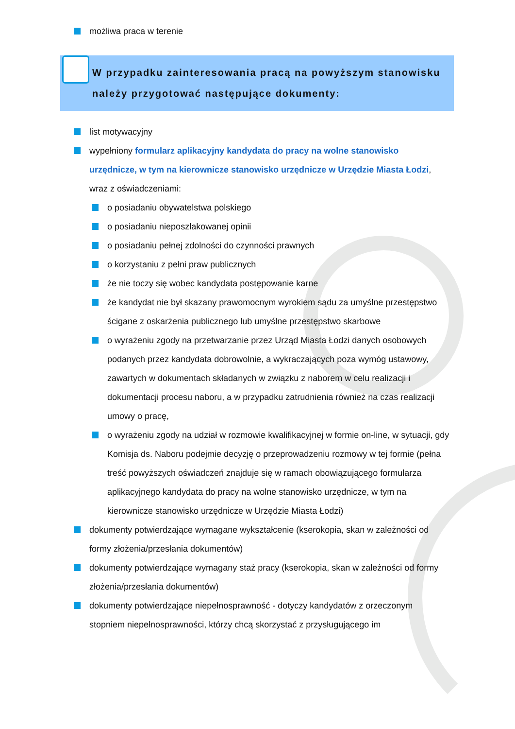możliwa praca w terenie
W przypadku zainteresowania pracą na powyższym stanowisku należy przygotować następujące dokumenty:
list motywacyjny
wypełniony formularz aplikacyjny kandydata do pracy na wolne stanowisko urzędnicze, w tym na kierownicze stanowisko urzędnicze w Urzędzie Miasta Łodzi, wraz z oświadczeniami:
o posiadaniu obywatelstwa polskiego
o posiadaniu nieposzlakowanej opinii
o posiadaniu pełnej zdolności do czynności prawnych
o korzystaniu z pełni praw publicznych
że nie toczy się wobec kandydata postępowanie karne
że kandydat nie był skazany prawomocnym wyrokiem sądu za umyślne przestępstwo ścigane z oskarżenia publicznego lub umyślne przestępstwo skarbowe
o wyrażeniu zgody na przetwarzanie przez Urząd Miasta Łodzi danych osobowych podanych przez kandydata dobrowolnie, a wykraczających poza wymóg ustawowy, zawartych w dokumentach składanych w związku z naborem w celu realizacji i dokumentacji procesu naboru, a w przypadku zatrudnienia również na czas realizacji umowy o pracę,
o wyrażeniu zgody na udział w rozmowie kwalifikacyjnej w formie on-line, w sytuacji, gdy Komisja ds. Naboru podejmie decyzję o przeprowadzeniu rozmowy w tej formie (pełna treść powyższych oświadczeń znajduje się w ramach obowiązującego formularza aplikacyjnego kandydata do pracy na wolne stanowisko urzędnicze, w tym na kierownicze stanowisko urzędnicze w Urzędzie Miasta Łodzi)
dokumenty potwierdzające wymagane wykształcenie (kserokopia, skan w zależności od formy złożenia/przesłania dokumentów)
dokumenty potwierdzające wymagany staż pracy (kserokopia, skan w zależności od formy złożenia/przesłania dokumentów)
dokumenty potwierdzające niepełnosprawność - dotyczy kandydatów z orzeczonym stopniem niepełnosprawności, którzy chcą skorzystać z przysługującego im